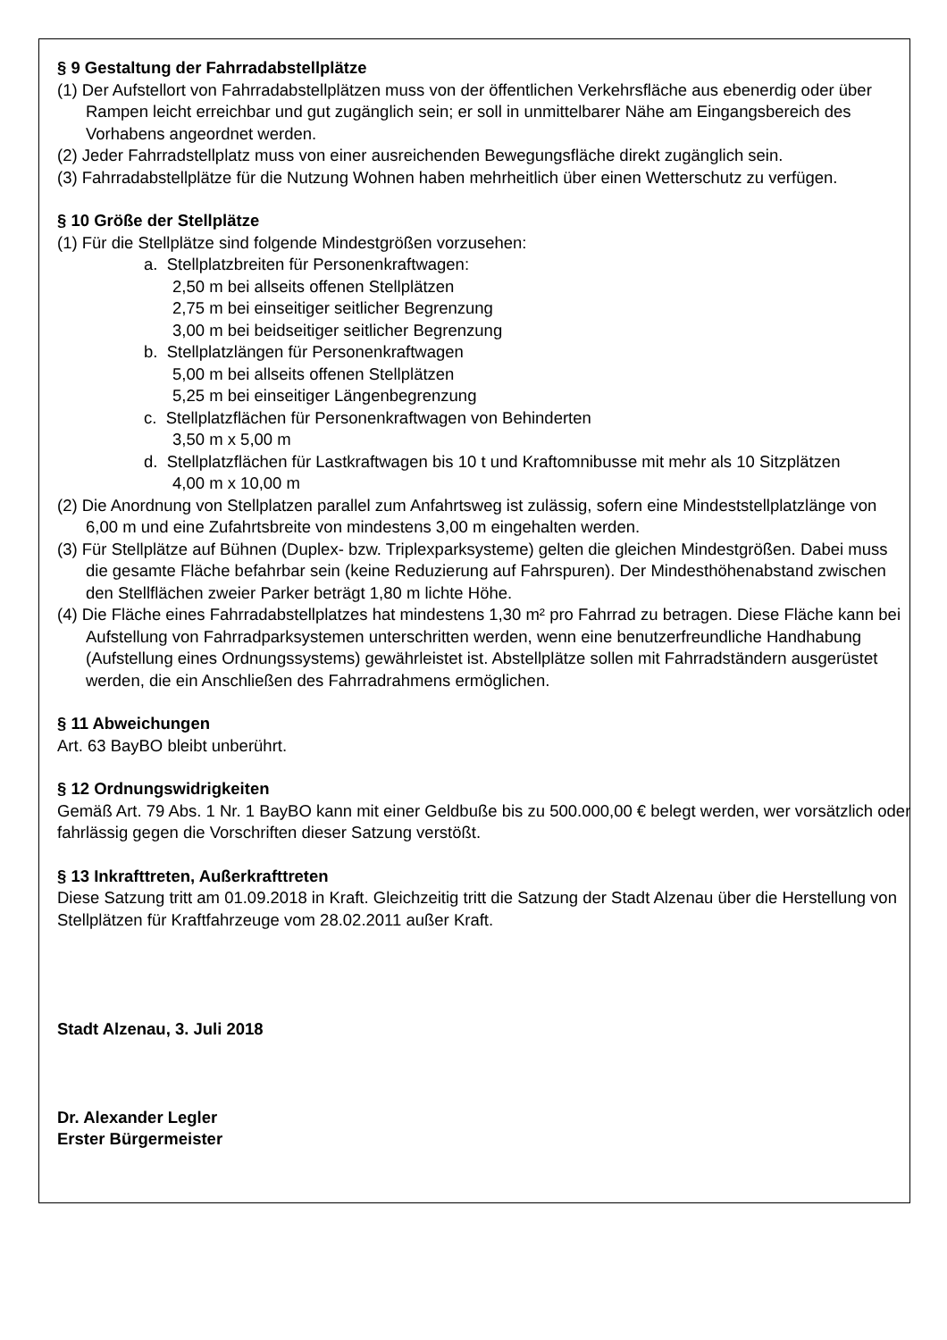§ 9 Gestaltung der Fahrradabstellplätze
(1) Der Aufstellort von Fahrradabstellplätzen muss von der öffentlichen Verkehrsfläche aus ebenerdig oder über Rampen leicht erreichbar und gut zugänglich sein; er soll in unmittelbarer Nähe am Eingangsbereich des Vorhabens angeordnet werden.
(2) Jeder Fahrradstellplatz muss von einer ausreichenden Bewegungsfläche direkt zugänglich sein.
(3) Fahrradabstellplätze für die Nutzung Wohnen haben mehrheitlich über einen Wetterschutz zu verfügen.
§ 10 Größe der Stellplätze
(1) Für die Stellplätze sind folgende Mindestgrößen vorzusehen:
a. Stellplatzbreiten für Personenkraftwagen:
2,50 m bei allseits offenen Stellplätzen
2,75 m bei einseitiger seitlicher Begrenzung
3,00 m bei beidseitiger seitlicher Begrenzung
b. Stellplatzlängen für Personenkraftwagen
5,00 m bei allseits offenen Stellplätzen
5,25 m bei einseitiger Längenbegrenzung
c. Stellplatzflächen für Personenkraftwagen von Behinderten
3,50 m x 5,00 m
d. Stellplatzflächen für Lastkraftwagen bis 10 t und Kraftomnibusse mit mehr als 10 Sitzplätzen
4,00 m x 10,00 m
(2) Die Anordnung von Stellplatzen parallel zum Anfahrtsweg ist zulässig, sofern eine Mindeststellplatzlänge von 6,00 m und eine Zufahrtsbreite von mindestens 3,00 m eingehalten werden.
(3) Für Stellplätze auf Bühnen (Duplex- bzw. Triplexparksysteme) gelten die gleichen Mindestgrößen. Dabei muss die gesamte Fläche befahrbar sein (keine Reduzierung auf Fahrspuren). Der Mindesthöhenabstand zwischen den Stellflächen zweier Parker beträgt 1,80 m lichte Höhe.
(4) Die Fläche eines Fahrradabstellplatzes hat mindestens 1,30 m² pro Fahrrad zu betragen. Diese Fläche kann bei Aufstellung von Fahrradparksystemen unterschritten werden, wenn eine benutzerfreundliche Handhabung (Aufstellung eines Ordnungssystems) gewährleistet ist. Abstellplätze sollen mit Fahrradständern ausgerüstet werden, die ein Anschließen des Fahrradrahmens ermöglichen.
§ 11 Abweichungen
Art. 63 BayBO bleibt unberührt.
§ 12 Ordnungswidrigkeiten
Gemäß Art. 79 Abs. 1 Nr. 1 BayBO kann mit einer Geldbuße bis zu 500.000,00 € belegt werden, wer vorsätzlich oder fahrlässig gegen die Vorschriften dieser Satzung verstößt.
§ 13 Inkrafttreten, Außerkrafttreten
Diese Satzung tritt am 01.09.2018 in Kraft. Gleichzeitig tritt die Satzung der Stadt Alzenau über die Herstellung von Stellplätzen für Kraftfahrzeuge vom 28.02.2011 außer Kraft.
Stadt Alzenau, 3. Juli 2018
Dr. Alexander Legler
Erster Bürgermeister